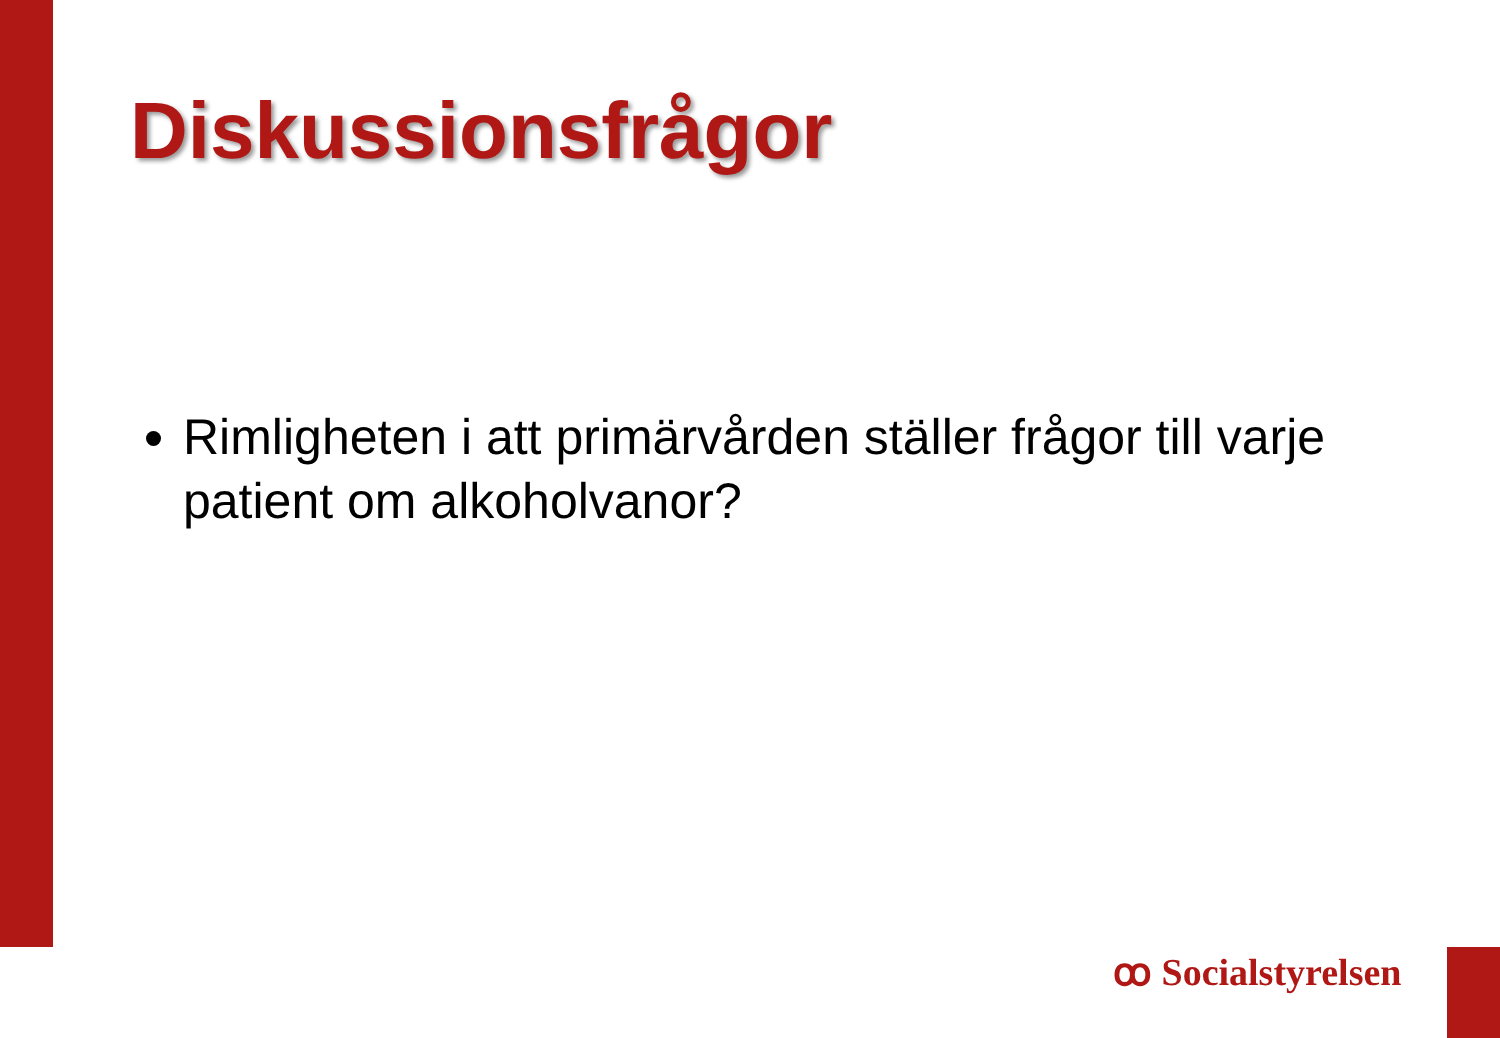Diskussionsfrågor
Rimligheten i att primärvården ställer frågor till varje patient om alkoholvanor?
ꝏ Socialstyrelsen